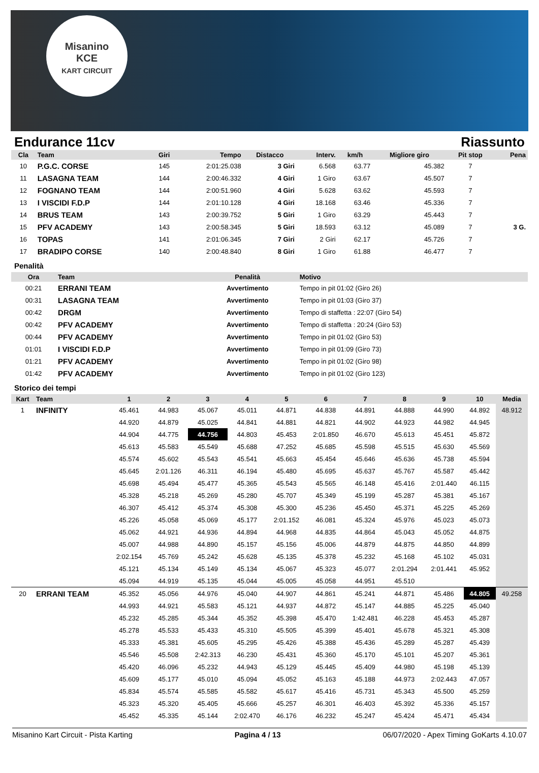Misanino
KCE
KART CIRCUIT
Endurance 11cv Riassunto
| Cla | Team | Giri | Tempo | Distacco | Interv. | km/h | Migliore giro | Pit stop | Pena |
| --- | --- | --- | --- | --- | --- | --- | --- | --- | --- |
| 10 | P.G.C. CORSE | 145 | 2:01:25.038 | 3 Giri | 6.568 | 63.77 | 45.382 | 7 | |
| 11 | LASAGNA TEAM | 144 | 2:00:46.332 | 4 Giri | 1 Giro | 63.67 | 45.507 | 7 | |
| 12 | FOGNANO TEAM | 144 | 2:00:51.960 | 4 Giri | 5.628 | 63.62 | 45.593 | 7 | |
| 13 | I VISCIDI F.D.P | 144 | 2:01:10.128 | 4 Giri | 18.168 | 63.46 | 45.336 | 7 | |
| 14 | BRUS TEAM | 143 | 2:00:39.752 | 5 Giri | 1 Giro | 63.29 | 45.443 | 7 | |
| 15 | PFV ACADEMY | 143 | 2:00:58.345 | 5 Giri | 18.593 | 63.12 | 45.089 | 7 | 3 G. |
| 16 | TOPAS | 141 | 2:01:06.345 | 7 Giri | 2 Giri | 62.17 | 45.726 | 7 | |
| 17 | BRADIPO CORSE | 140 | 2:00:48.840 | 8 Giri | 1 Giro | 61.88 | 46.477 | 7 | |
Penalità
| Ora | Team | Penalità | Motivo |
| --- | --- | --- | --- |
| 00:21 | ERRANI TEAM | Avvertimento | Tempo in pit 01:02 (Giro 26) |
| 00:31 | LASAGNA TEAM | Avvertimento | Tempo in pit 01:03 (Giro 37) |
| 00:42 | DRGM | Avvertimento | Tempo di staffetta : 22:07 (Giro 54) |
| 00:42 | PFV ACADEMY | Avvertimento | Tempo di staffetta : 20:24 (Giro 53) |
| 00:44 | PFV ACADEMY | Avvertimento | Tempo in pit 01:02 (Giro 53) |
| 01:01 | I VISCIDI F.D.P | Avvertimento | Tempo in pit 01:09 (Giro 73) |
| 01:21 | PFV ACADEMY | Avvertimento | Tempo in pit 01:02 (Giro 98) |
| 01:42 | PFV ACADEMY | Avvertimento | Tempo in pit 01:02 (Giro 123) |
Storico dei tempi
| Kart | Team | 1 | 2 | 3 | 4 | 5 | 6 | 7 | 8 | 9 | 10 | Media |
| --- | --- | --- | --- | --- | --- | --- | --- | --- | --- | --- | --- | --- |
| 1 | INFINITY | 45.461 | 44.983 | 45.067 | 45.011 | 44.871 | 44.838 | 44.891 | 44.888 | 44.990 | 44.892 | 48.912 |
| | | 44.920 | 44.879 | 45.025 | 44.841 | 44.881 | 44.821 | 44.902 | 44.923 | 44.982 | 44.945 | |
| | | 44.904 | 44.775 | 44.756 | 44.803 | 45.453 | 2:01.850 | 46.670 | 45.613 | 45.451 | 45.872 | |
| | | 45.613 | 45.583 | 45.549 | 45.688 | 47.252 | 45.685 | 45.598 | 45.515 | 45.630 | 45.569 | |
| | | 45.574 | 45.602 | 45.543 | 45.541 | 45.663 | 45.454 | 45.646 | 45.636 | 45.738 | 45.594 | |
| | | 45.645 | 2:01.126 | 46.311 | 46.194 | 45.480 | 45.695 | 45.637 | 45.767 | 45.587 | 45.442 | |
| | | 45.698 | 45.494 | 45.477 | 45.365 | 45.543 | 45.565 | 46.148 | 45.416 | 2:01.440 | 46.115 | |
| | | 45.328 | 45.218 | 45.269 | 45.280 | 45.707 | 45.349 | 45.199 | 45.287 | 45.381 | 45.167 | |
| | | 46.307 | 45.412 | 45.374 | 45.308 | 45.300 | 45.236 | 45.450 | 45.371 | 45.225 | 45.269 | |
| | | 45.226 | 45.058 | 45.069 | 45.177 | 2:01.152 | 46.081 | 45.324 | 45.976 | 45.023 | 45.073 | |
| | | 45.062 | 44.921 | 44.936 | 44.894 | 44.968 | 44.835 | 44.864 | 45.043 | 45.052 | 44.875 | |
| | | 45.007 | 44.988 | 44.890 | 45.157 | 45.156 | 45.006 | 44.879 | 44.875 | 44.850 | 44.899 | |
| | | 2:02.154 | 45.769 | 45.242 | 45.628 | 45.135 | 45.378 | 45.232 | 45.168 | 45.102 | 45.031 | |
| | | 45.121 | 45.134 | 45.149 | 45.134 | 45.067 | 45.323 | 45.077 | 2:01.294 | 2:01.441 | 45.952 | |
| | | 45.094 | 44.919 | 45.135 | 45.044 | 45.005 | 45.058 | 44.951 | 45.510 | | | |
| 20 | ERRANI TEAM | 45.352 | 45.056 | 44.976 | 45.040 | 44.907 | 44.861 | 45.241 | 44.871 | 45.486 | 44.805 | 49.258 |
| | | 44.993 | 44.921 | 45.583 | 45.121 | 44.937 | 44.872 | 45.147 | 44.885 | 45.225 | 45.040 | |
| | | 45.232 | 45.285 | 45.344 | 45.352 | 45.398 | 45.470 | 1:42.481 | 46.228 | 45.453 | 45.287 | |
| | | 45.278 | 45.533 | 45.433 | 45.310 | 45.505 | 45.399 | 45.401 | 45.678 | 45.321 | 45.308 | |
| | | 45.333 | 45.381 | 45.605 | 45.295 | 45.426 | 45.388 | 45.436 | 45.289 | 45.287 | 45.439 | |
| | | 45.546 | 45.508 | 2:42.313 | 46.230 | 45.431 | 45.360 | 45.170 | 45.101 | 45.207 | 45.361 | |
| | | 45.420 | 46.096 | 45.232 | 44.943 | 45.129 | 45.445 | 45.409 | 44.980 | 45.198 | 45.139 | |
| | | 45.609 | 45.177 | 45.010 | 45.094 | 45.052 | 45.163 | 45.188 | 44.973 | 2:02.443 | 47.057 | |
| | | 45.834 | 45.574 | 45.585 | 45.582 | 45.617 | 45.416 | 45.731 | 45.343 | 45.500 | 45.259 | |
| | | 45.323 | 45.320 | 45.405 | 45.666 | 45.257 | 46.301 | 46.403 | 45.392 | 45.336 | 45.157 | |
| | | 45.452 | 45.335 | 45.144 | 2:02.470 | 46.176 | 46.232 | 45.247 | 45.424 | 45.471 | 45.434 | |
Misanino Kart Circuit - Pista Karting Pagina 4 / 13 06/07/2020 - Apex Timing GoKarts 4.10.07